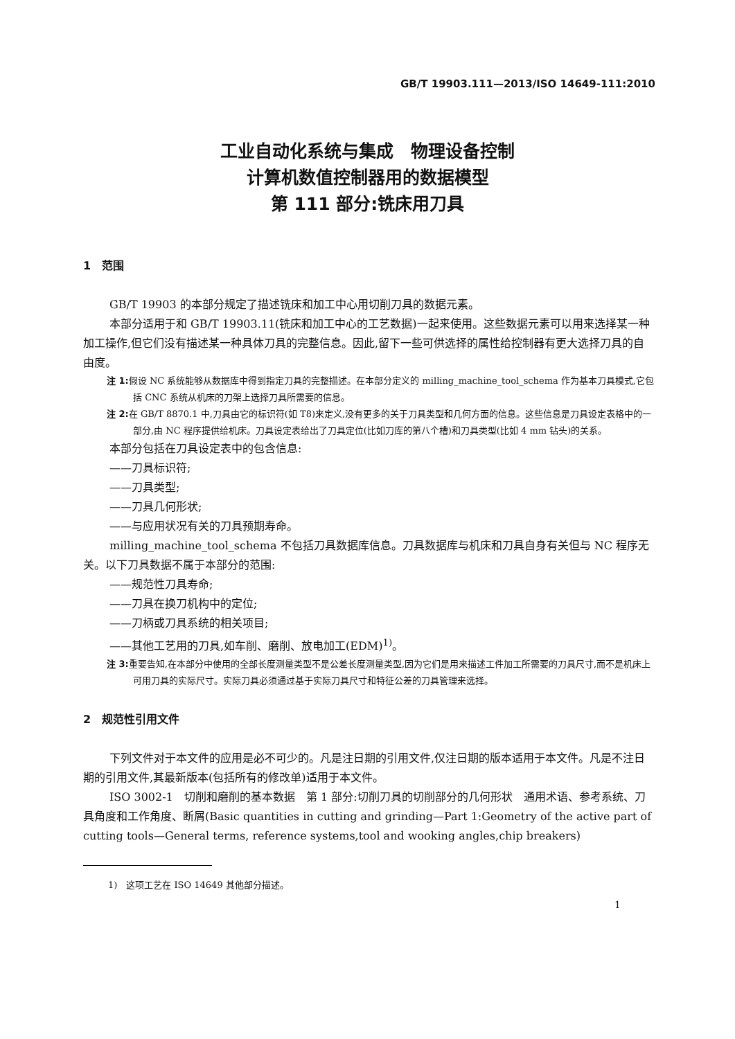GB/T 19903.111—2013/ISO 14649-111:2010
工业自动化系统与集成　物理设备控制
计算机数值控制器用的数据模型
第 111 部分:铣床用刀具
1　范围
GB/T 19903 的本部分规定了描述铣床和加工中心用切削刀具的数据元素。
本部分适用于和 GB/T 19903.11(铣床和加工中心的工艺数据)一起来使用。这些数据元素可以用来选择某一种加工操作,但它们没有描述某一种具体刀具的完整信息。因此,留下一些可供选择的属性给控制器有更大选择刀具的自由度。
注 1: 假设 NC 系统能够从数据库中得到指定刀具的完整描述。在本部分定义的 milling_machine_tool_schema 作为基本刀具模式,它包括 CNC 系统从机床的刀架上选择刀具所需要的信息。
注 2: 在 GB/T 8870.1 中,刀具由它的标识符(如 T8)来定义,没有更多的关于刀具类型和几何方面的信息。这些信息是刀具设定表格中的一部分,由 NC 程序提供给机床。刀具设定表给出了刀具定位(比如刀库的第八个槽)和刀具类型(比如 4 mm 钻头)的关系。
本部分包括在刀具设定表中的包含信息:
——刀具标识符;
——刀具类型;
——刀具几何形状;
——与应用状况有关的刀具预期寿命。
milling_machine_tool_schema 不包括刀具数据库信息。刀具数据库与机床和刀具自身有关但与 NC 程序无关。以下刀具数据不属于本部分的范围:
——规范性刀具寿命;
——刀具在换刀机构中的定位;
——刀柄或刀具系统的相关项目;
——其他工艺用的刀具,如车削、磨削、放电加工(EDM)<sup>1)</sup>。
注 3: 重要告知,在本部分中使用的全部长度测量类型不是公差长度测量类型,因为它们是用来描述工件加工所需要的刀具尺寸,而不是机床上可用刀具的实际尺寸。实际刀具必须通过基于实际刀具尺寸和特征公差的刀具管理来选择。
2　规范性引用文件
下列文件对于本文件的应用是必不可少的。凡是注日期的引用文件,仅注日期的版本适用于本文件。凡是不注日期的引用文件,其最新版本(包括所有的修改单)适用于本文件。
ISO 3002-1　切削和磨削的基本数据　第 1 部分:切削刀具的切削部分的几何形状　通用术语、参考系统、刀具角度和工作角度、断屑(Basic quantities in cutting and grinding—Part 1:Geometry of the active part of cutting tools—General terms, reference systems,tool and wooking angles,chip breakers)
1)　这项工艺在 ISO 14649 其他部分描述。
1